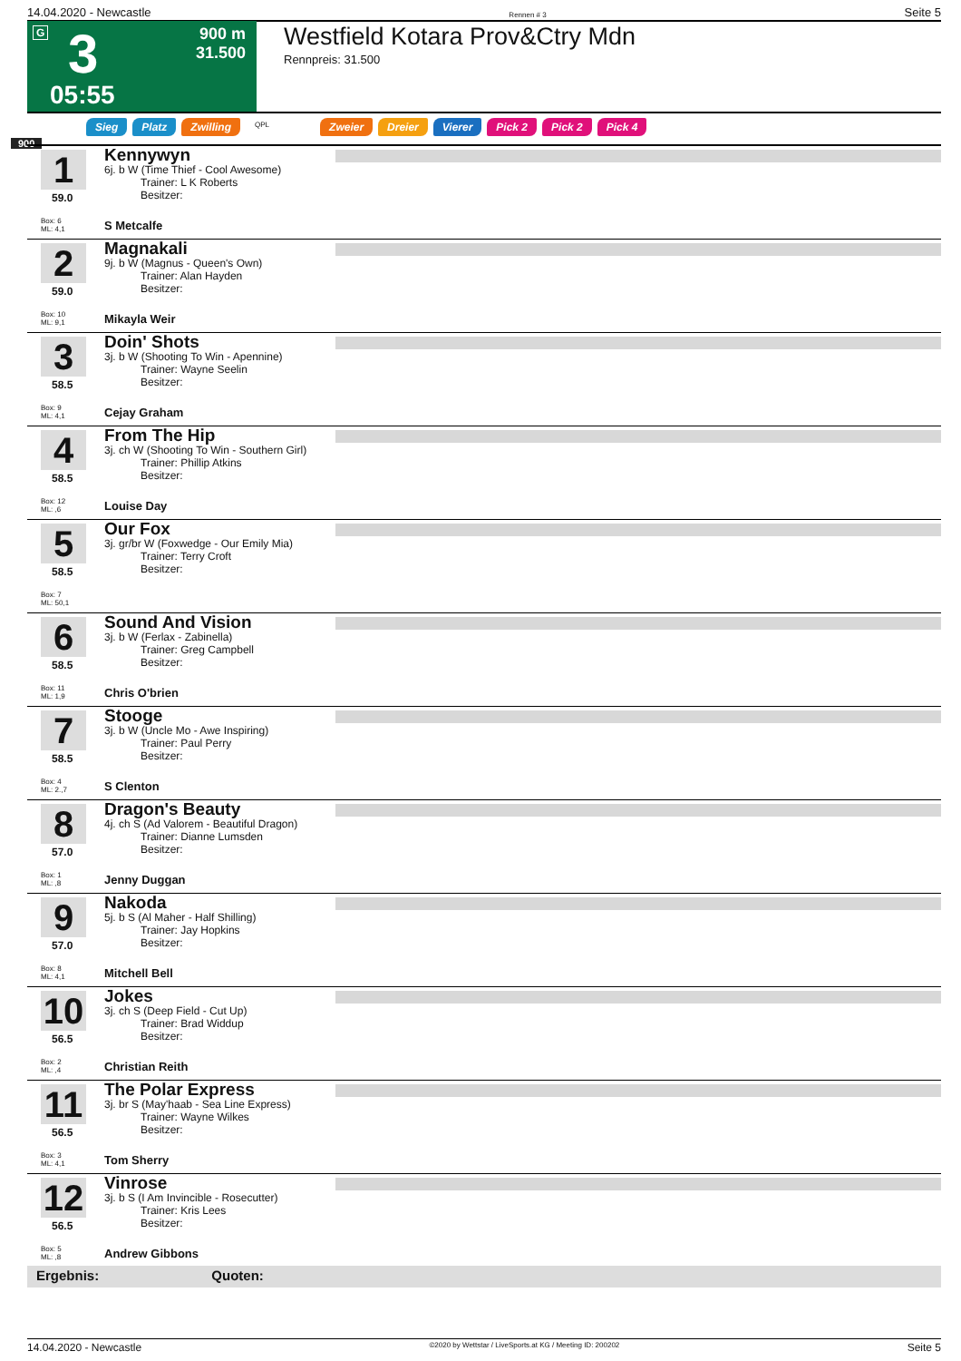14.04.2020 - Newcastle Rennen # 3 Seite 5
G 3
05:55
900 m
31.500
Westfield Kotara Prov&Ctry Mdn
Rennpreis: 31.500
Sieg Platz Zwilling QPL Zweier Dreier Vierer Pick 2 Pick 2 Pick 4
900
1
59.0
Box: 6
ML: 4,1
Kennywyn
6j. b W (Time Thief - Cool Awesome)
Trainer: L K Roberts
Besitzer:
S Metcalfe
2
59.0
Box: 10
ML: 9,1
Magnakali
9j. b W (Magnus - Queen's Own)
Trainer: Alan Hayden
Besitzer:
Mikayla Weir
3
58.5
Box: 9
ML: 4,1
Doin' Shots
3j. b W (Shooting To Win - Apennine)
Trainer: Wayne Seelin
Besitzer:
Cejay Graham
4
58.5
Box: 12
ML: ,6
From The Hip
3j. ch W (Shooting To Win - Southern Girl)
Trainer: Phillip Atkins
Besitzer:
Louise Day
5
58.5
Box: 7
ML: 50,1
Our Fox
3j. gr/br W (Foxwedge - Our Emily Mia)
Trainer: Terry Croft
Besitzer:
6
58.5
Box: 11
ML: 1,9
Sound And Vision
3j. b W (Ferlax - Zabinella)
Trainer: Greg Campbell
Besitzer:
Chris O'brien
7
58.5
Box: 4
ML: 2.,7
Stooge
3j. b W (Uncle Mo - Awe Inspiring)
Trainer: Paul Perry
Besitzer:
S Clenton
8
57.0
Box: 1
ML: ,8
Dragon's Beauty
4j. ch S (Ad Valorem - Beautiful Dragon)
Trainer: Dianne Lumsden
Besitzer:
Jenny Duggan
9
57.0
Box: 8
ML: 4,1
Nakoda
5j. b S (Al Maher - Half Shilling)
Trainer: Jay Hopkins
Besitzer:
Mitchell Bell
10
56.5
Box: 2
ML: ,4
Jokes
3j. ch S (Deep Field - Cut Up)
Trainer: Brad Widdup
Besitzer:
Christian Reith
11
56.5
Box: 3
ML: 4,1
The Polar Express
3j. br S (May'haab - Sea Line Express)
Trainer: Wayne Wilkes
Besitzer:
Tom Sherry
12
56.5
Box: 5
ML: ,8
Vinrose
3j. b S (I Am Invincible - Rosecutter)
Trainer: Kris Lees
Besitzer:
Andrew Gibbons
Ergebnis: Quoten:
14.04.2020 - Newcastle ©2020 by Wettstar / LiveSports.at KG / Meeting ID: 200202 Seite 5